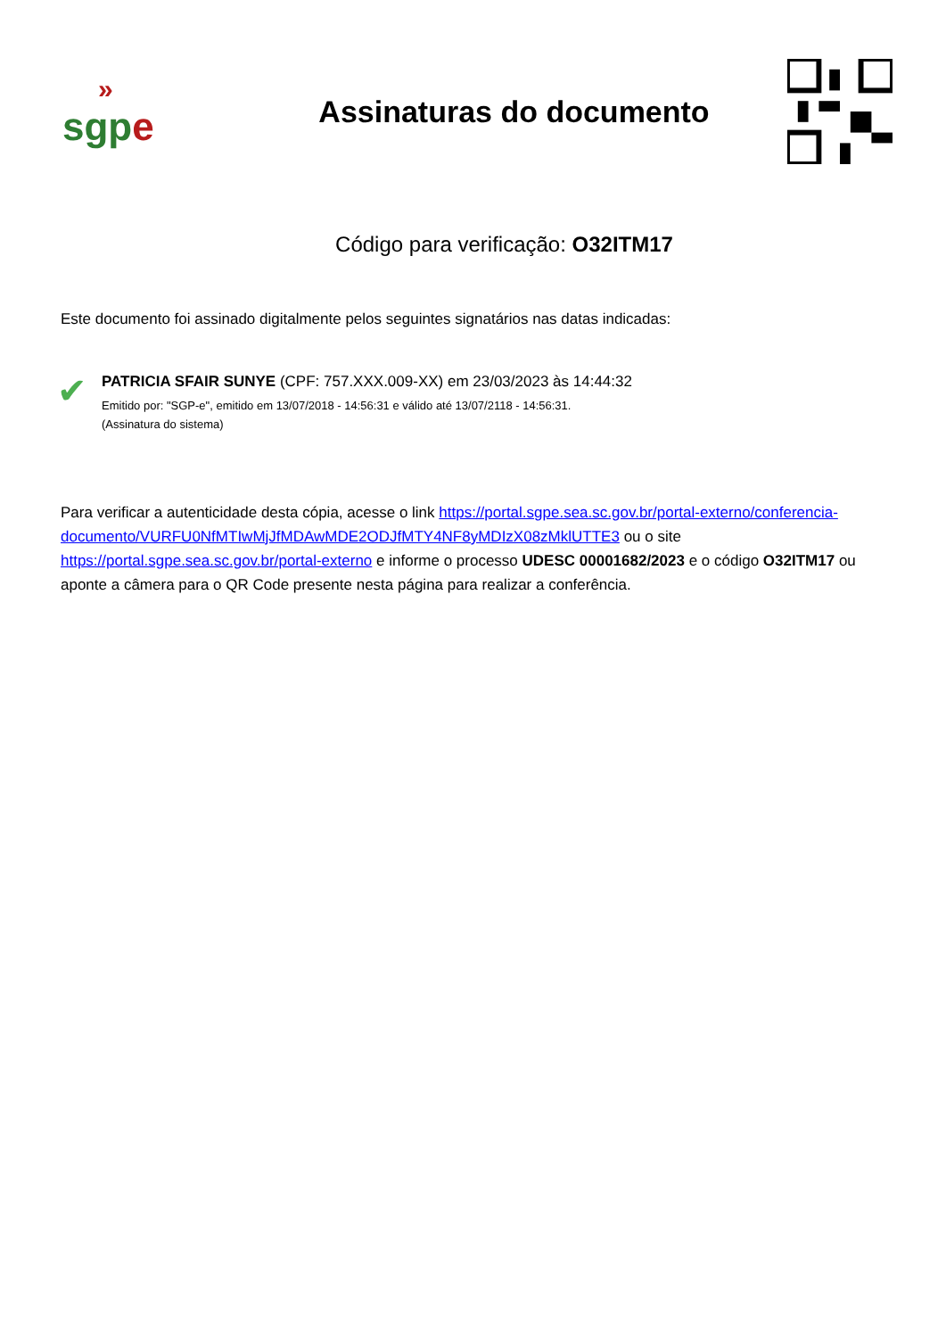»
sgp e
Assinaturas do documento
Código para verificação: O32ITM17
Este documento foi assinado digitalmente pelos seguintes signatários nas datas indicadas:
✔
PATRICIA SFAIR SUNYE (CPF: 757.XXX.009-XX) em 23/03/2023 às 14:44:32
Emitido por: "SGP-e", emitido em 13/07/2018 - 14:56:31 e válido até 13/07/2118 - 14:56:31.
(Assinatura do sistema)
Para verificar a autenticidade desta cópia, acesse o link https://portal.sgpe.sea.sc.gov.br/portal-externo/conferencia-documento/VURFU0NfMTIwMjJfMDAwMDE2ODJfMTY4NF8yMDIzX08zMklUTTE3 ou o site https://portal.sgpe.sea.sc.gov.br/portal-externo e informe o processo UDESC 00001682/2023 e o código O32ITM17 ou aponte a câmera para o QR Code presente nesta página para realizar a conferência.